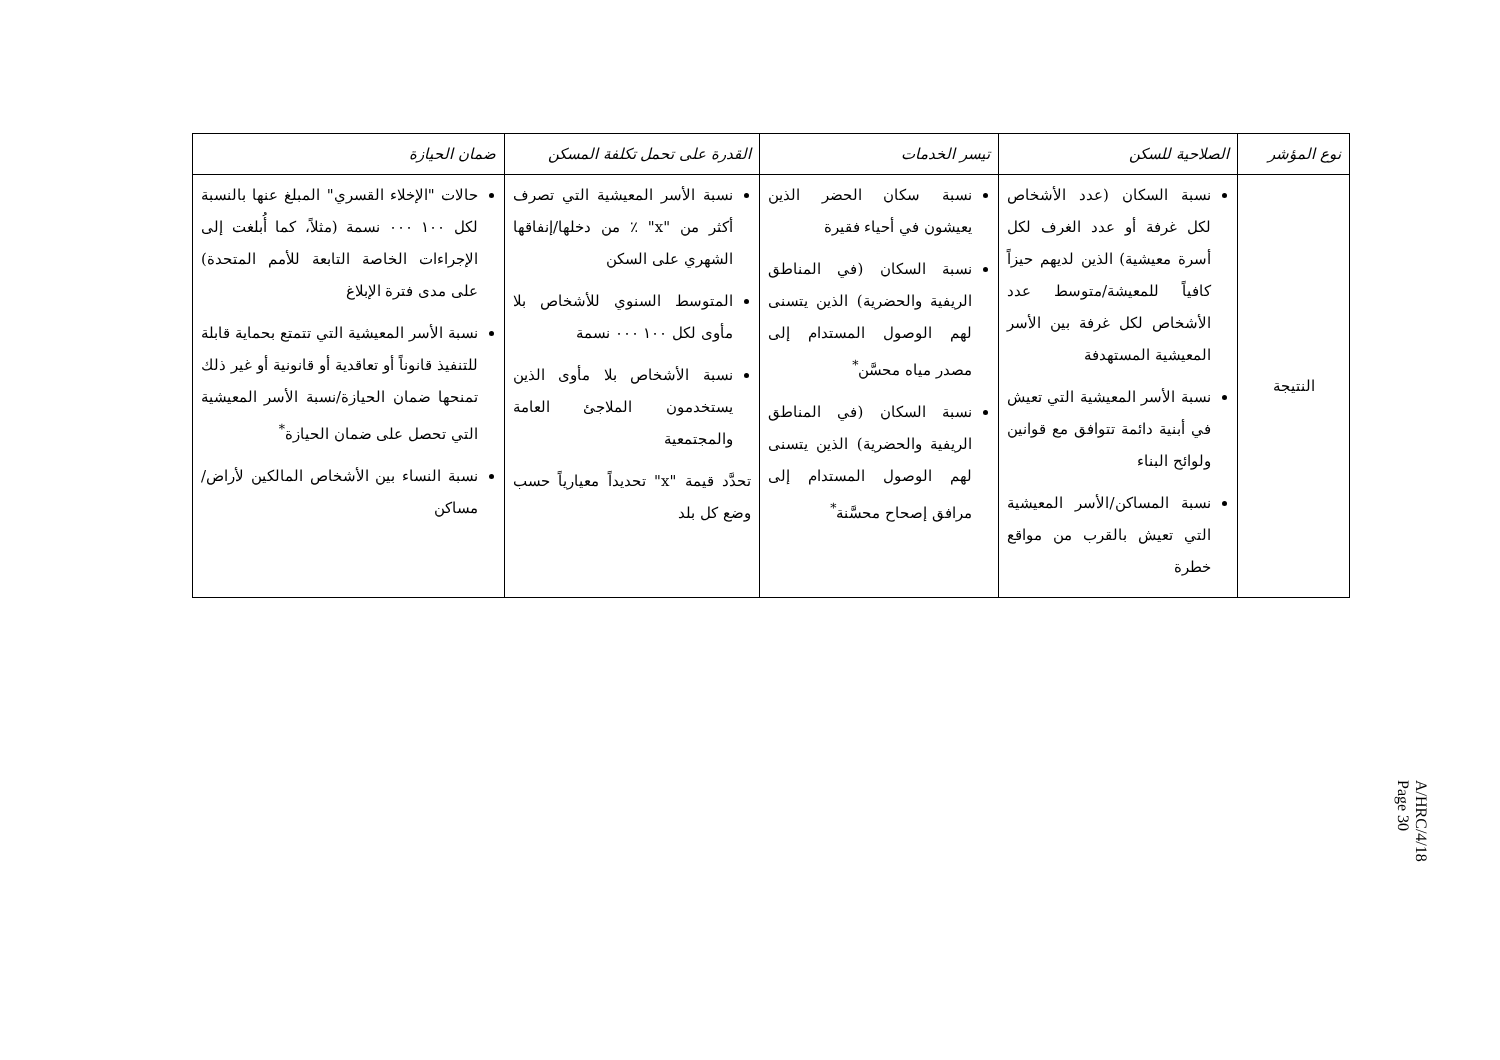| نوع المؤشر | الصلاحية للسكن | تيسر الخدمات | القدرة على تحمل تكلفة المسكن | ضمان الحيازة |
| --- | --- | --- | --- | --- |
| النتيجة | نسبة السكان (عدد الأشخاص لكل غرفة أو عدد الغرف لكل أسرة معيشية) الذين لديهم حيزاً كافياً للمعيشة/متوسط عدد الأشخاص لكل غرفة بين الأسر المعيشية المستهدفة نسبة الأسر المعيشية التي تعيش في أبنية دائمة تتوافق مع قوانين ولوائح البناء نسبة المساكن/الأسر المعيشية التي تعيش بالقرب من مواقع خطرة | نسبة سكان الحضر الذين يعيشون في أحياء فقيرة نسبة السكان (في المناطق الريفية والحضرية) الذين يتسنى لهم الوصول المستدام إلى مصدر مياه محسَّن<sup>*</sup> نسبة السكان (في المناطق الريفية والحضرية) الذين يتسنى لهم الوصول المستدام إلى مرافق إصحاح محسَّنة<sup>*</sup> | نسبة الأسر المعيشية التي تصرف أكثر من "x" ٪ من دخلها/إنفاقها الشهري على السكن المتوسط السنوي للأشخاص بلا مأوى لكل ١٠٠ ٠٠٠ نسمة نسبة الأشخاص بلا مأوى الذين يستخدمون الملاجئ العامة والمجتمعية تحدَّد قيمة "x" تحديداً معيارياً حسب وضع كل بلد | حالات "الإخلاء القسري" المبلغ عنها بالنسبة لكل ١٠٠ ٠٠٠ نسمة (مثلاً، كما أُبلغت إلى الإجراءات الخاصة التابعة للأمم المتحدة) على مدى فترة الإبلاغ نسبة الأسر المعيشية التي تتمتع بحماية قابلة للتنفيذ قانوناً أو تعاقدية أو قانونية أو غير ذلك تمنحها ضمان الحيازة/نسبة الأسر المعيشية التي تحصل على ضمان الحيازة<sup>*</sup> نسبة النساء بين الأشخاص المالكين لأراض/مساكن |
A/HRC/4/18
Page 30